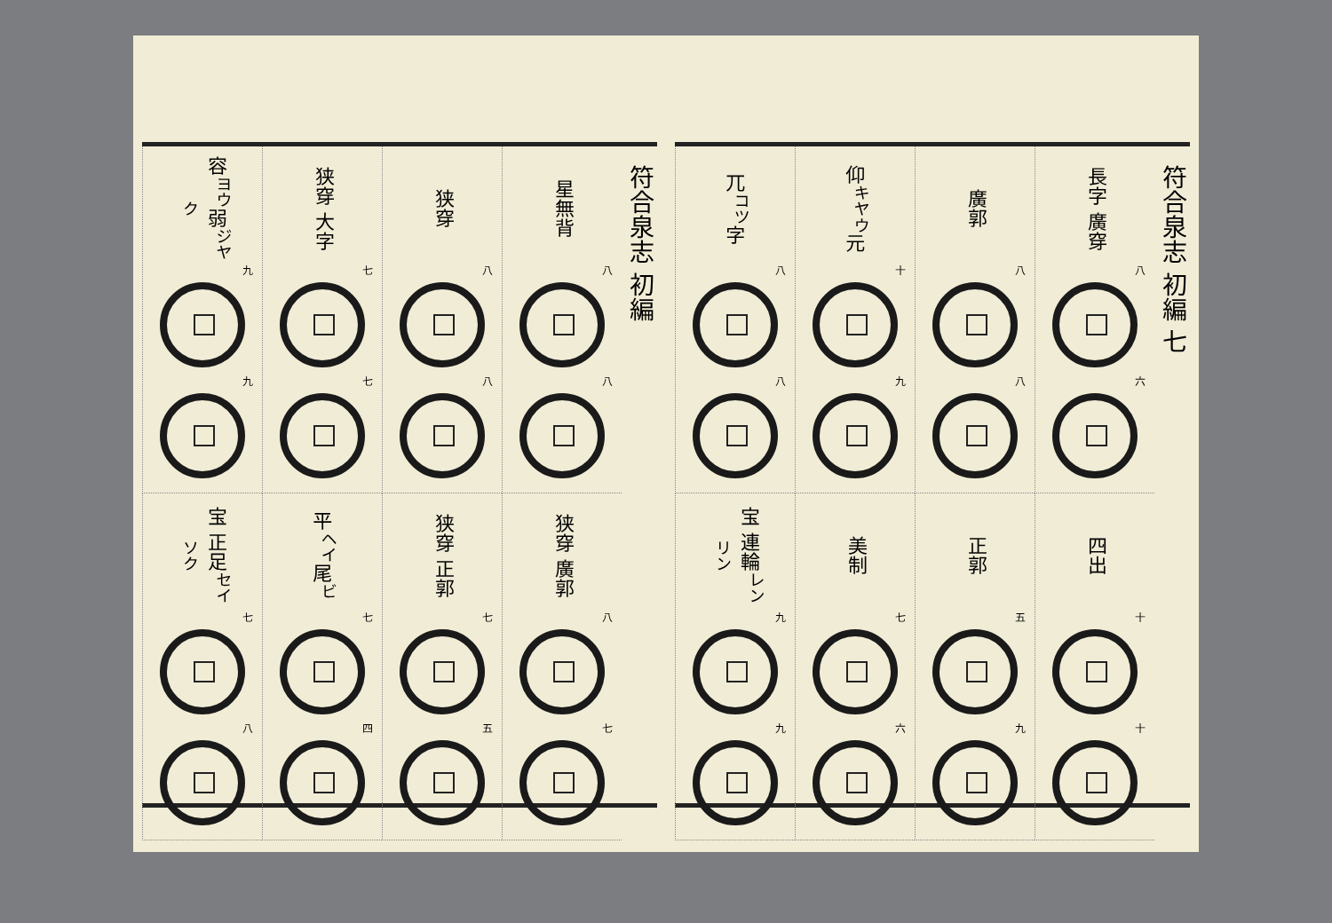符合泉志 初編
星無背
八
八
狭穿
八
八
狭穿 大字
七
七
容<sup>ヨウ</sup>弱<sup>ジヤク</sup>
九
九
狭穿 廣郭
八
七
狭穿 正郭
七
五
平<sup>ヘイ</sup>尾<sup>ビ</sup>
七
四
宝 正足<sup>セイソク</sup>
七
八
符合泉志 初編 七
長字 廣穿
八
六
廣郭
八
八
仰<sup>キヤウ</sup>元
十
九
兀<sup>コツ</sup>字
八
八
四出
十
十
正郭
五
九
美制
七
六
宝 連輪<sup>レンリン</sup>
九
九